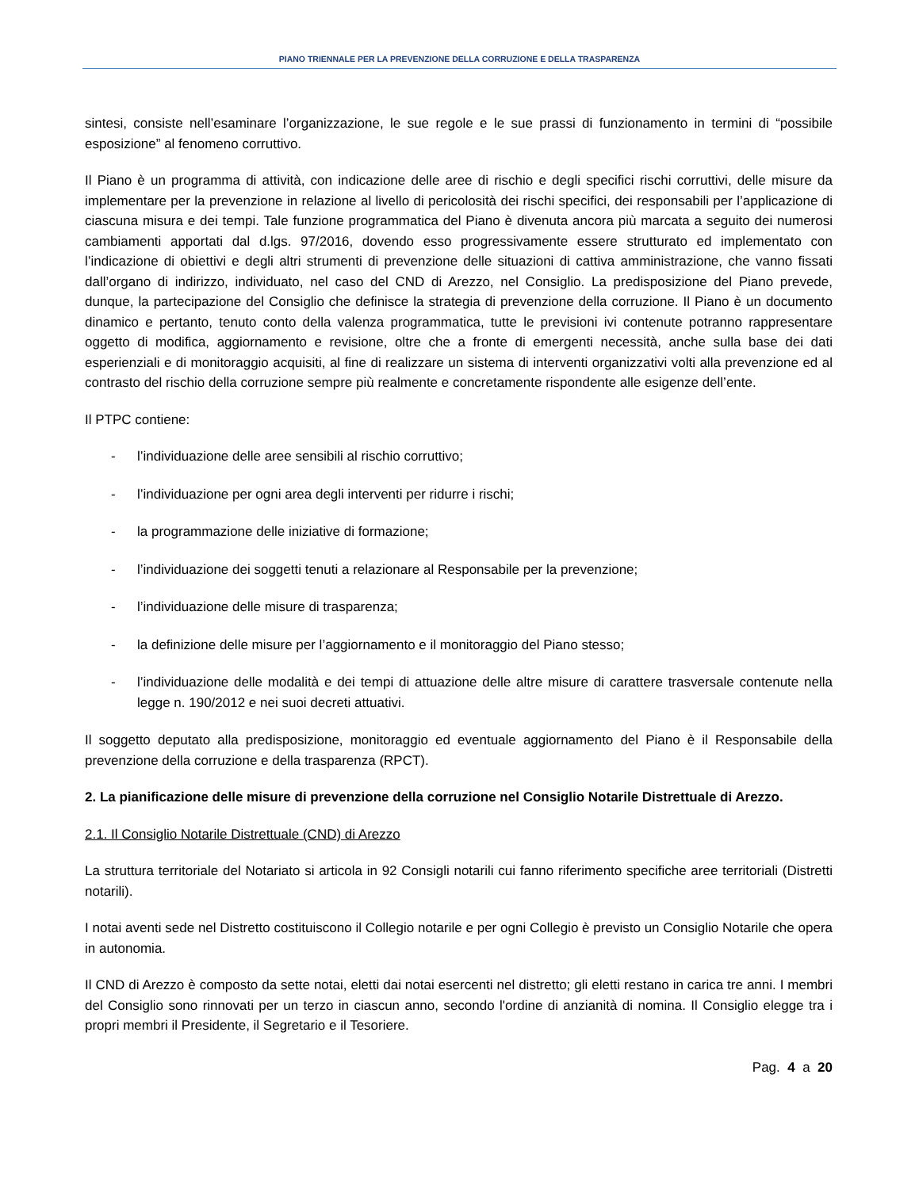PIANO TRIENNALE PER LA PREVENZIONE DELLA CORRUZIONE E DELLA TRASPARENZA
sintesi, consiste nell’esaminare l’organizzazione, le sue regole e le sue prassi di funzionamento in termini di “possibile esposizione” al fenomeno corruttivo.
Il Piano è un programma di attività, con indicazione delle aree di rischio e degli specifici rischi corruttivi, delle misure da implementare per la prevenzione in relazione al livello di pericolosità dei rischi specifici, dei responsabili per l’applicazione di ciascuna misura e dei tempi. Tale funzione programmatica del Piano è divenuta ancora più marcata a seguito dei numerosi cambiamenti apportati dal d.lgs. 97/2016, dovendo esso progressivamente essere strutturato ed implementato con l’indicazione di obiettivi e degli altri strumenti di prevenzione delle situazioni di cattiva amministrazione, che vanno fissati dall’organo di indirizzo, individuato, nel caso del CND di Arezzo, nel Consiglio. La predisposizione del Piano prevede, dunque, la partecipazione del Consiglio che definisce la strategia di prevenzione della corruzione. Il Piano è un documento dinamico e pertanto, tenuto conto della valenza programmatica, tutte le previsioni ivi contenute potranno rappresentare oggetto di modifica, aggiornamento e revisione, oltre che a fronte di emergenti necessità, anche sulla base dei dati esperienziali e di monitoraggio acquisiti, al fine di realizzare un sistema di interventi organizzativi volti alla prevenzione ed al contrasto del rischio della corruzione sempre più realmente e concretamente rispondente alle esigenze dell’ente.
Il PTPC contiene:
- l’individuazione delle aree sensibili al rischio corruttivo;
- l’individuazione per ogni area degli interventi per ridurre i rischi;
- la programmazione delle iniziative di formazione;
- l’individuazione dei soggetti tenuti a relazionare al Responsabile per la prevenzione;
- l’individuazione delle misure di trasparenza;
- la definizione delle misure per l’aggiornamento e il monitoraggio del Piano stesso;
- l’individuazione delle modalità e dei tempi di attuazione delle altre misure di carattere trasversale contenute nella legge n. 190/2012 e nei suoi decreti attuativi.
Il soggetto deputato alla predisposizione, monitoraggio ed eventuale aggiornamento del Piano è il Responsabile della prevenzione della corruzione e della trasparenza (RPCT).
2. La pianificazione delle misure di prevenzione della corruzione nel Consiglio Notarile Distrettuale di Arezzo.
2.1. Il Consiglio Notarile Distrettuale (CND) di Arezzo
La struttura territoriale del Notariato si articola in 92 Consigli notarili cui fanno riferimento specifiche aree territoriali (Distretti notarili).
I notai aventi sede nel Distretto costituiscono il Collegio notarile e per ogni Collegio è previsto un Consiglio Notarile che opera in autonomia.
Il CND di Arezzo è composto da sette notai, eletti dai notai esercenti nel distretto; gli eletti restano in carica tre anni. I membri del Consiglio sono rinnovati per un terzo in ciascun anno, secondo l'ordine di anzianità di nomina. Il Consiglio elegge tra i propri membri il Presidente, il Segretario e il Tesoriere.
Pag. 4 a 20